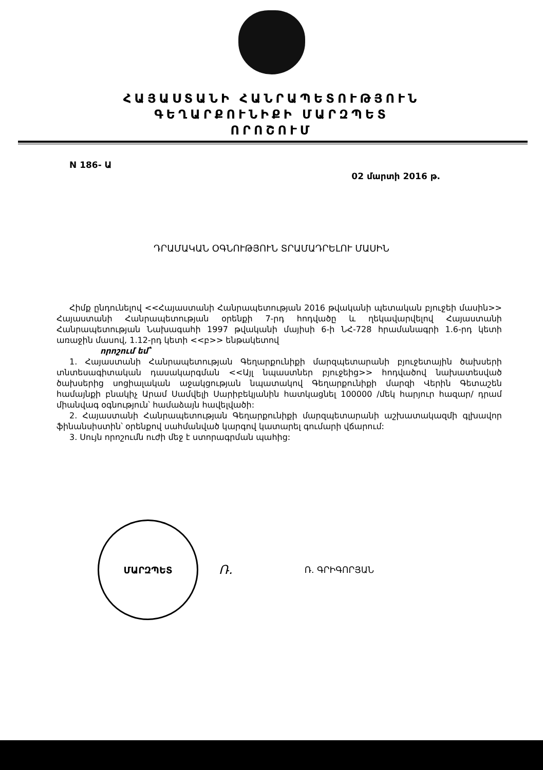ՀԱՅԱՍՏԱՆԻ ՀԱՆՐԱՊԵՏՈՒԹՅՈՒՆ
ԳԵՂԱՐՔՈՒՆԻՔԻ ՄԱՐԶՊԵՏ
ՈՐՈՇՈՒՄ
N 186- Ա 02 մարտի 2016 թ.
ԴՐԱՄԱԿԱՆ ՕԳՆՈՒԹՅՈՒՆ ՏՐԱՄԱԴՐԵԼՈՒ ՄԱՍԻՆ
Հիմք ընդունելով <<Հայաստանի Հանրապետության 2016 թվականի պետական բյուջեի մասին>> Հայաստանի Հանրապետության օրենքի 7-րդ հոդվածը և ղեկավարվելով Հայաստանի Հանրապետության Նախագահի 1997 թվականի մայիսի 6-ի ՆՀ-728 հրամանագրի 1.6-րդ կետի առաջին մասով, 1.12-րդ կետի <<բ>> ենթակետով
որոշում եմ՝
1. Հայաստանի Հանրապետության Գեղարքունիքի մարզպետարանի բյուջետային ծախսերի տնտեսագիտական դասակարգման <<Այլ նպաստներ բյուջեից>> հոդվածով նախատեսված ծախսերից սոցիալական աջակցության նպատակով Գեղարքունիքի մարզի Վերին Գետաշեն համայնքի բնակիչ Արամ Սամվելի Սարիբեկյանին հատկացնել 100000 /մեկ հարյուր հազար/ դրամ միանվագ օգնություն՝ համաձայն հավելվածի:
2. Հայաստանի Հանրապետության Գեղարքունիքի մարզպետարանի աշխատակազմի գլխավոր ֆինանսիստին՝ օրենքով սահմանված կարգով կատարել գումարի վճարում:
3. Սույն որոշումն ուժի մեջ է ստորագրման պահից:
ՄԱՐԶՊԵՏ
Ռ. Ռ. ԳՐԻԳՈՐՅԱՆ